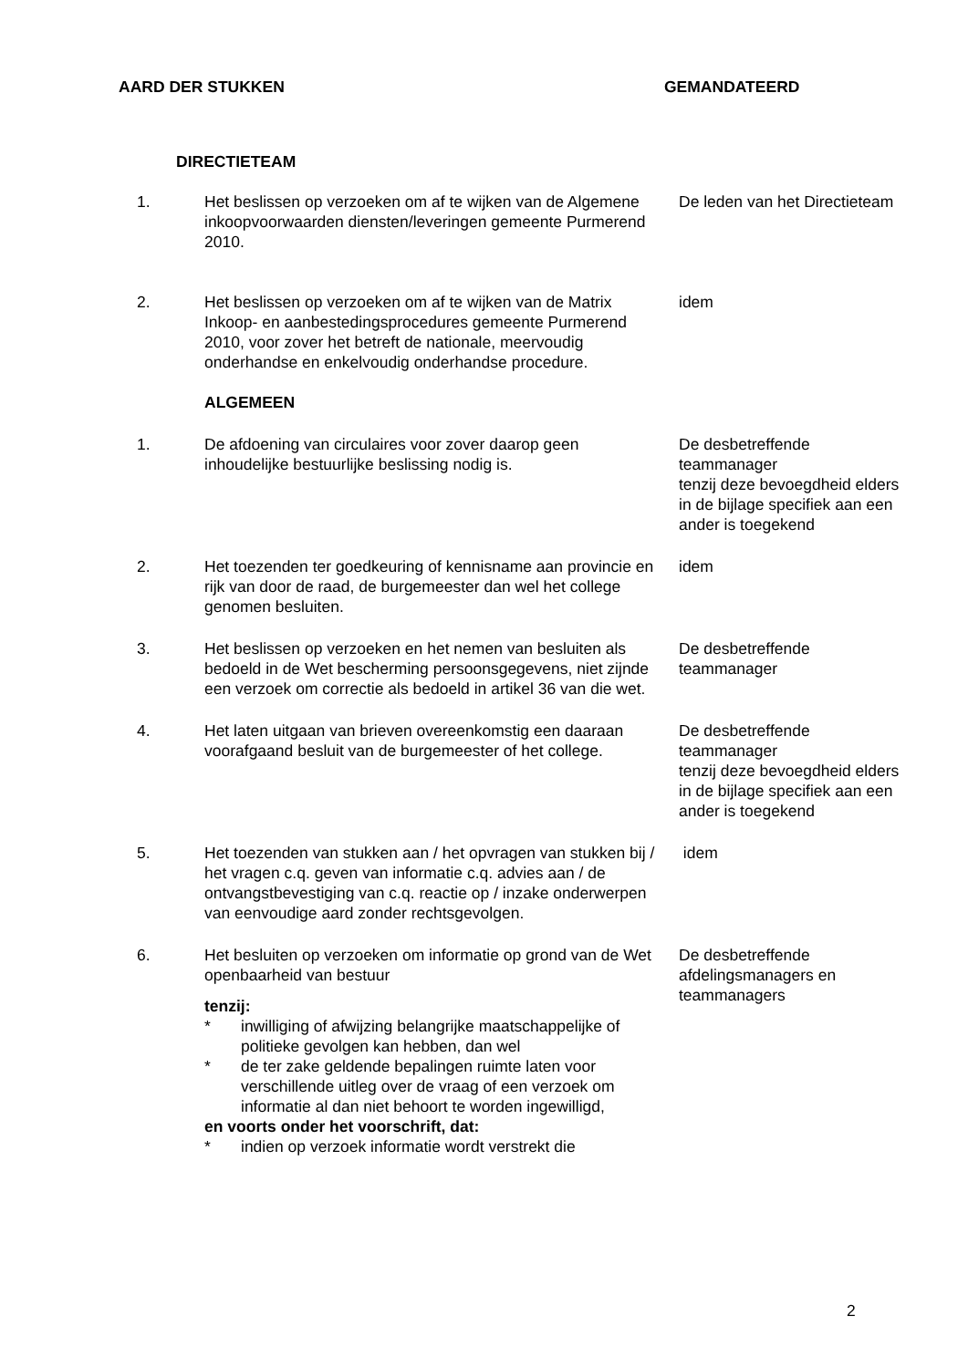AARD DER STUKKEN GEMANDATEERD
DIRECTIETEAM
| 1. | Het beslissen op verzoeken om af te wijken van de Algemene inkoopvoorwaarden diensten/leveringen gemeente Purmerend 2010. | De leden van het Directieteam |
| 2. | Het beslissen op verzoeken om af te wijken van de Matrix Inkoop- en aanbestedingsprocedures gemeente Purmerend 2010, voor zover het betreft de nationale, meervoudig onderhandse en enkelvoudig onderhandse procedure. | idem |
| | ALGEMEEN | |
| 1. | De afdoening van circulaires voor zover daarop geen inhoudelijke bestuurlijke beslissing nodig is. | De desbetreffende teammanager tenzij deze bevoegdheid elders in de bijlage specifiek aan een ander is toegekend |
| 2. | Het toezenden ter goedkeuring of kennisname aan provincie en rijk van door de raad, de burgemeester dan wel het college genomen besluiten. | idem |
| 3. | Het beslissen op verzoeken en het nemen van besluiten als bedoeld in de Wet bescherming persoonsgegevens, niet zijnde een verzoek om correctie als bedoeld in artikel 36 van die wet. | De desbetreffende teammanager |
| 4. | Het laten uitgaan van brieven overeenkomstig een daaraan voorafgaand besluit van de burgemeester of het college. | De desbetreffende teammanager tenzij deze bevoegdheid elders in de bijlage specifiek aan een ander is toegekend |
| 5. | Het toezenden van stukken aan / het opvragen van stukken bij / het vragen c.q. geven van informatie c.q. advies aan / de ontvangstbevestiging van c.q. reactie op / inzake onderwerpen van eenvoudige aard zonder rechtsgevolgen. | idem |
| 6. | Het besluiten op verzoeken om informatie op grond van de Wet openbaarheid van bestuur tenzij: * inwilliging of afwijzing belangrijke maatschappelijke of politieke gevolgen kan hebben, dan wel * de ter zake geldende bepalingen ruimte laten voor verschillende uitleg over de vraag of een verzoek om informatie al dan niet behoort te worden ingewilligd, en voorts onder het voorschrift, dat: * indien op verzoek informatie wordt verstrekt die | De desbetreffende afdelingsmanagers en teammanagers |
2